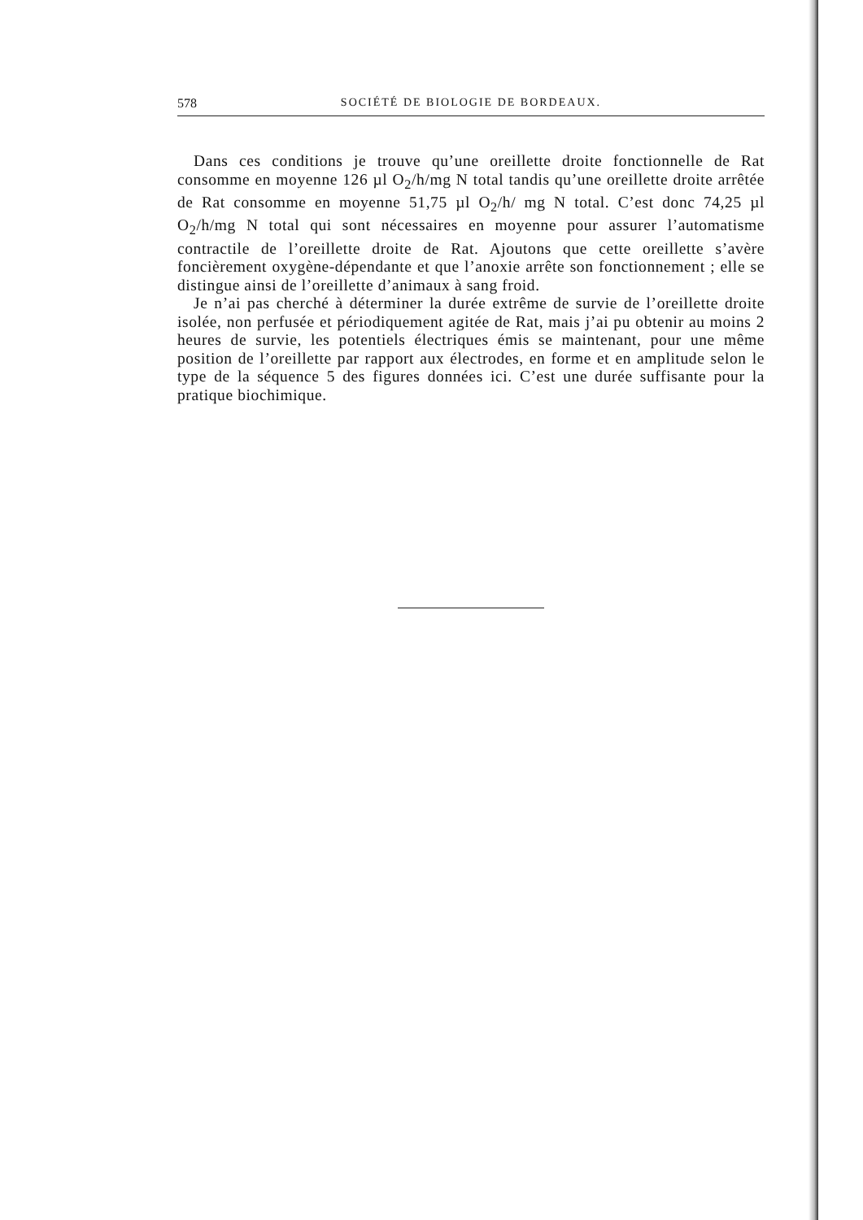578 SOCIÉTÉ DE BIOLOGIE DE BORDEAUX.
Dans ces conditions je trouve qu’une oreillette droite fonctionnelle de Rat consomme en moyenne 126 µl O<sub>2</sub>/h/mg N total tandis qu’une oreillette droite arrêtée de Rat consomme en moyenne 51,75 µl O<sub>2</sub>/h/ mg N total. C’est donc 74,25 µl O<sub>2</sub>/h/mg N total qui sont nécessaires en moyenne pour assurer l’automatisme contractile de l’oreillette droite de Rat. Ajoutons que cette oreillette s’avère foncièrement oxygène-dépendante et que l’anoxie arrête son fonctionnement ; elle se distingue ainsi de l’oreillette d’animaux à sang froid.
Je n’ai pas cherché à déterminer la durée extrême de survie de l’oreillette droite isolée, non perfusée et périodiquement agitée de Rat, mais j’ai pu obtenir au moins 2 heures de survie, les potentiels électriques émis se maintenant, pour une même position de l’oreillette par rapport aux électrodes, en forme et en amplitude selon le type de la séquence 5 des figures données ici. C’est une durée suffisante pour la pratique biochimique.